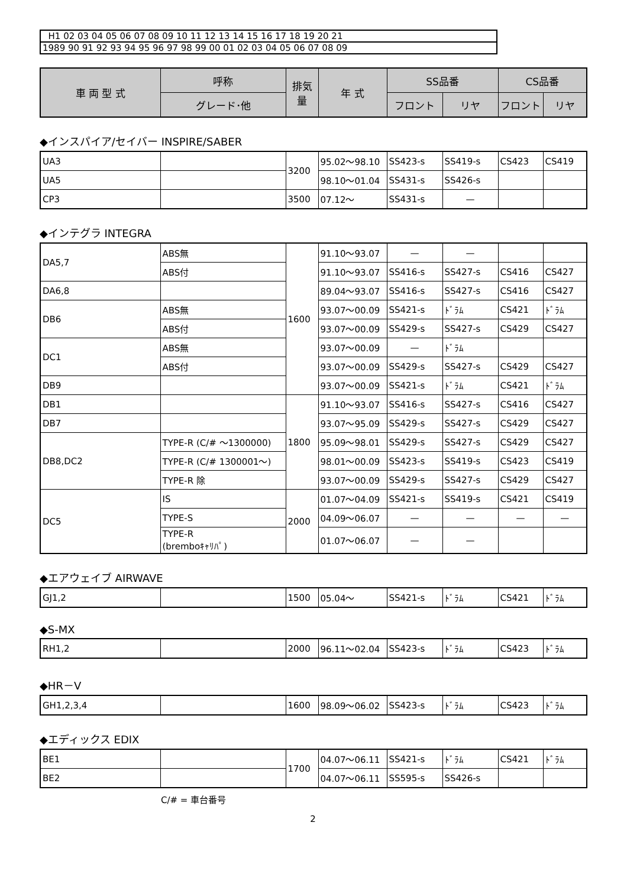| H1 02 03 04 05 06 07 08 09 10 11 12 13 14 15 16 17 18 19 20 21 |
| 1989 90 91 92 93 94 95 96 97 98 99 00 01 02 03 04 05 06 07 08 09 |
| 車 両 型 式 | 呼称 | 排気量 | 年 式 | SS品番 | | CS品番 | |
| --- | --- | --- | --- | --- | --- | --- | --- |
| | グレード･他 | | | フロント | リヤ | フロント | リヤ |
◆インスパイア/セイバー INSPIRE/SABER
| UA3 | | 3200 | 95.02～98.10 | SS423-s | SS419-s | CS423 | CS419 |
| UA5 | | | 98.10～01.04 | SS431-s | SS426-s | | |
| CP3 | | 3500 | 07.12～ | SS431-s | — | | |
◆インテグラ INTEGRA
| DA5,7 | ABS無 | 1600 | 91.10～93.07 | — | — | | |
| | ABS付 | | 91.10～93.07 | SS416-s | SS427-s | CS416 | CS427 |
| DA6,8 | | | 89.04～93.07 | SS416-s | SS427-s | CS416 | CS427 |
| DB6 | ABS無 | | 93.07～00.09 | SS421-s | ﾄﾞﾗﾑ | CS421 | ﾄﾞﾗﾑ |
| | ABS付 | | 93.07～00.09 | SS429-s | SS427-s | CS429 | CS427 |
| DC1 | ABS無 | | 93.07～00.09 | — | ﾄﾞﾗﾑ | | |
| | ABS付 | | 93.07～00.09 | SS429-s | SS427-s | CS429 | CS427 |
| DB9 | | | 93.07～00.09 | SS421-s | ﾄﾞﾗﾑ | CS421 | ﾄﾞﾗﾑ |
| DB1 | | 1800 | 91.10～93.07 | SS416-s | SS427-s | CS416 | CS427 |
| DB7 | | | 93.07～95.09 | SS429-s | SS427-s | CS429 | CS427 |
| DB8,DC2 | TYPE-R (C/# ～1300000) | | 95.09～98.01 | SS429-s | SS427-s | CS429 | CS427 |
| | TYPE-R (C/# 1300001～) | | 98.01～00.09 | SS423-s | SS419-s | CS423 | CS419 |
| | TYPE-R 除 | | 93.07～00.09 | SS429-s | SS427-s | CS429 | CS427 |
| DC5 | IS | 2000 | 01.07～04.09 | SS421-s | SS419-s | CS421 | CS419 |
| | TYPE-S | | 04.09～06.07 | — | — | — | — |
| | TYPE-R (bremboｷｬﾘﾊﾟ) | | 01.07～06.07 | — | — | | |
◆エアウェイブ AIRWAVE
| GJ1,2 | | 1500 | 05.04～ | SS421-s | ﾄﾞﾗﾑ | CS421 | ﾄﾞﾗﾑ |
◆S-MX
| RH1,2 | | 2000 | 96.11～02.04 | SS423-s | ﾄﾞﾗﾑ | CS423 | ﾄﾞﾗﾑ |
◆HR－V
| GH1,2,3,4 | | 1600 | 98.09～06.02 | SS423-s | ﾄﾞﾗﾑ | CS423 | ﾄﾞﾗﾑ |
◆エディックス EDIX
| BE1 | | 1700 | 04.07～06.11 | SS421-s | ﾄﾞﾗﾑ | CS421 | ﾄﾞﾗﾑ |
| BE2 | | | 04.07～06.11 | SS595-s | SS426-s | | |
C/# = 車台番号
2